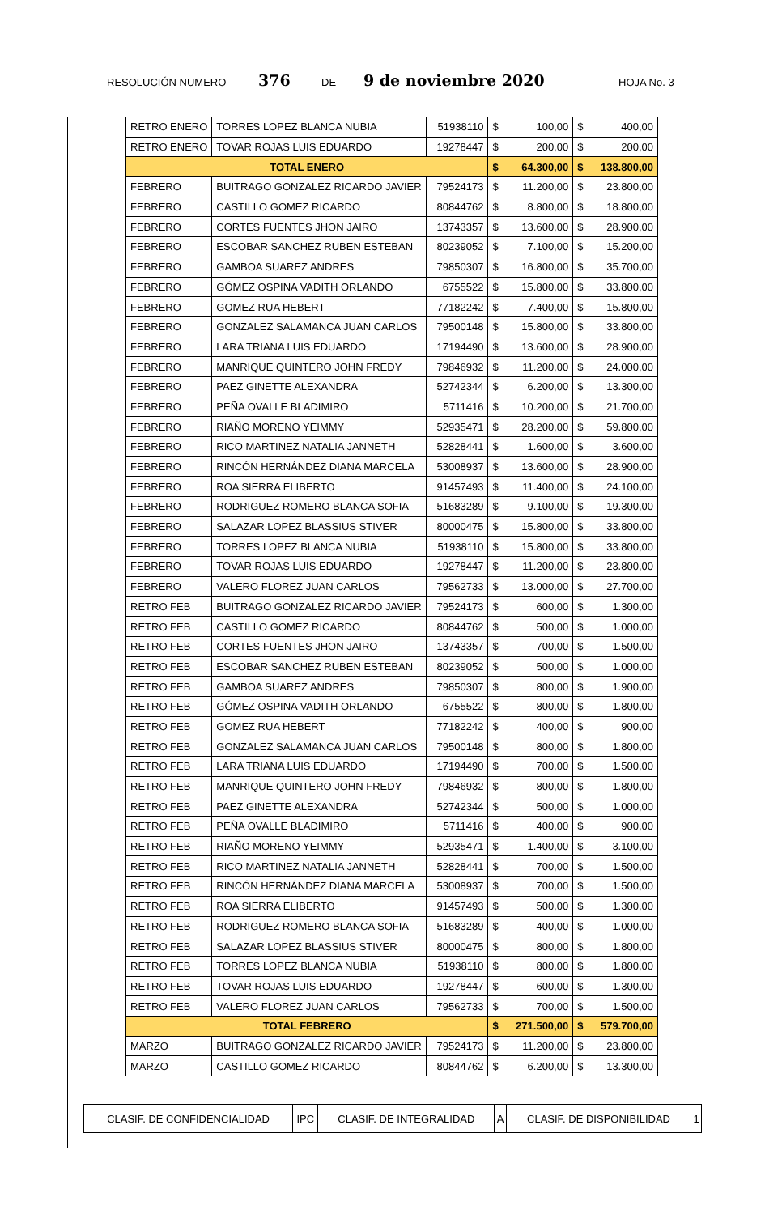RESOLUCIÓN NUMERO 376 DE 9 de noviembre 2020 HOJA No. 3
| RETRO ENERO | TORRES LOPEZ BLANCA NUBIA | 51938110 | $ | 100,00 | $ | 400,00 |
| RETRO ENERO | TOVAR ROJAS LUIS EDUARDO | 19278447 | $ | 200,00 | $ | 200,00 |
| TOTAL ENERO | | | $ | 64.300,00 | $ | 138.800,00 |
| FEBRERO | BUITRAGO GONZALEZ RICARDO JAVIER | 79524173 | $ | 11.200,00 | $ | 23.800,00 |
| FEBRERO | CASTILLO GOMEZ RICARDO | 80844762 | $ | 8.800,00 | $ | 18.800,00 |
| FEBRERO | CORTES FUENTES JHON JAIRO | 13743357 | $ | 13.600,00 | $ | 28.900,00 |
| FEBRERO | ESCOBAR SANCHEZ RUBEN ESTEBAN | 80239052 | $ | 7.100,00 | $ | 15.200,00 |
| FEBRERO | GAMBOA SUAREZ ANDRES | 79850307 | $ | 16.800,00 | $ | 35.700,00 |
| FEBRERO | GÓMEZ OSPINA VADITH ORLANDO | 6755522 | $ | 15.800,00 | $ | 33.800,00 |
| FEBRERO | GOMEZ RUA HEBERT | 77182242 | $ | 7.400,00 | $ | 15.800,00 |
| FEBRERO | GONZALEZ SALAMANCA JUAN CARLOS | 79500148 | $ | 15.800,00 | $ | 33.800,00 |
| FEBRERO | LARA TRIANA LUIS EDUARDO | 17194490 | $ | 13.600,00 | $ | 28.900,00 |
| FEBRERO | MANRIQUE QUINTERO JOHN FREDY | 79846932 | $ | 11.200,00 | $ | 24.000,00 |
| FEBRERO | PAEZ GINETTE ALEXANDRA | 52742344 | $ | 6.200,00 | $ | 13.300,00 |
| FEBRERO | PEÑA OVALLE BLADIMIRO | 5711416 | $ | 10.200,00 | $ | 21.700,00 |
| FEBRERO | RIAÑO MORENO YEIMMY | 52935471 | $ | 28.200,00 | $ | 59.800,00 |
| FEBRERO | RICO MARTINEZ NATALIA JANNETH | 52828441 | $ | 1.600,00 | $ | 3.600,00 |
| FEBRERO | RINCÓN HERNÁNDEZ DIANA MARCELA | 53008937 | $ | 13.600,00 | $ | 28.900,00 |
| FEBRERO | ROA SIERRA ELIBERTO | 91457493 | $ | 11.400,00 | $ | 24.100,00 |
| FEBRERO | RODRIGUEZ ROMERO BLANCA SOFIA | 51683289 | $ | 9.100,00 | $ | 19.300,00 |
| FEBRERO | SALAZAR LOPEZ BLASSIUS STIVER | 80000475 | $ | 15.800,00 | $ | 33.800,00 |
| FEBRERO | TORRES LOPEZ BLANCA NUBIA | 51938110 | $ | 15.800,00 | $ | 33.800,00 |
| FEBRERO | TOVAR ROJAS LUIS EDUARDO | 19278447 | $ | 11.200,00 | $ | 23.800,00 |
| FEBRERO | VALERO FLOREZ JUAN CARLOS | 79562733 | $ | 13.000,00 | $ | 27.700,00 |
| RETRO FEB | BUITRAGO GONZALEZ RICARDO JAVIER | 79524173 | $ | 600,00 | $ | 1.300,00 |
| RETRO FEB | CASTILLO GOMEZ RICARDO | 80844762 | $ | 500,00 | $ | 1.000,00 |
| RETRO FEB | CORTES FUENTES JHON JAIRO | 13743357 | $ | 700,00 | $ | 1.500,00 |
| RETRO FEB | ESCOBAR SANCHEZ RUBEN ESTEBAN | 80239052 | $ | 500,00 | $ | 1.000,00 |
| RETRO FEB | GAMBOA SUAREZ ANDRES | 79850307 | $ | 800,00 | $ | 1.900,00 |
| RETRO FEB | GÓMEZ OSPINA VADITH ORLANDO | 6755522 | $ | 800,00 | $ | 1.800,00 |
| RETRO FEB | GOMEZ RUA HEBERT | 77182242 | $ | 400,00 | $ | 900,00 |
| RETRO FEB | GONZALEZ SALAMANCA JUAN CARLOS | 79500148 | $ | 800,00 | $ | 1.800,00 |
| RETRO FEB | LARA TRIANA LUIS EDUARDO | 17194490 | $ | 700,00 | $ | 1.500,00 |
| RETRO FEB | MANRIQUE QUINTERO JOHN FREDY | 79846932 | $ | 800,00 | $ | 1.800,00 |
| RETRO FEB | PAEZ GINETTE ALEXANDRA | 52742344 | $ | 500,00 | $ | 1.000,00 |
| RETRO FEB | PEÑA OVALLE BLADIMIRO | 5711416 | $ | 400,00 | $ | 900,00 |
| RETRO FEB | RIAÑO MORENO YEIMMY | 52935471 | $ | 1.400,00 | $ | 3.100,00 |
| RETRO FEB | RICO MARTINEZ NATALIA JANNETH | 52828441 | $ | 700,00 | $ | 1.500,00 |
| RETRO FEB | RINCÓN HERNÁNDEZ DIANA MARCELA | 53008937 | $ | 700,00 | $ | 1.500,00 |
| RETRO FEB | ROA SIERRA ELIBERTO | 91457493 | $ | 500,00 | $ | 1.300,00 |
| RETRO FEB | RODRIGUEZ ROMERO BLANCA SOFIA | 51683289 | $ | 400,00 | $ | 1.000,00 |
| RETRO FEB | SALAZAR LOPEZ BLASSIUS STIVER | 80000475 | $ | 800,00 | $ | 1.800,00 |
| RETRO FEB | TORRES LOPEZ BLANCA NUBIA | 51938110 | $ | 800,00 | $ | 1.800,00 |
| RETRO FEB | TOVAR ROJAS LUIS EDUARDO | 19278447 | $ | 600,00 | $ | 1.300,00 |
| RETRO FEB | VALERO FLOREZ JUAN CARLOS | 79562733 | $ | 700,00 | $ | 1.500,00 |
| TOTAL FEBRERO | | | $ | 271.500,00 | $ | 579.700,00 |
| MARZO | BUITRAGO GONZALEZ RICARDO JAVIER | 79524173 | $ | 11.200,00 | $ | 23.800,00 |
| MARZO | CASTILLO GOMEZ RICARDO | 80844762 | $ | 6.200,00 | $ | 13.300,00 |
| CLASIF. DE CONFIDENCIALIDAD | IPC | CLASIF. DE INTEGRALIDAD | A | CLASIF. DE DISPONIBILIDAD | 1 |